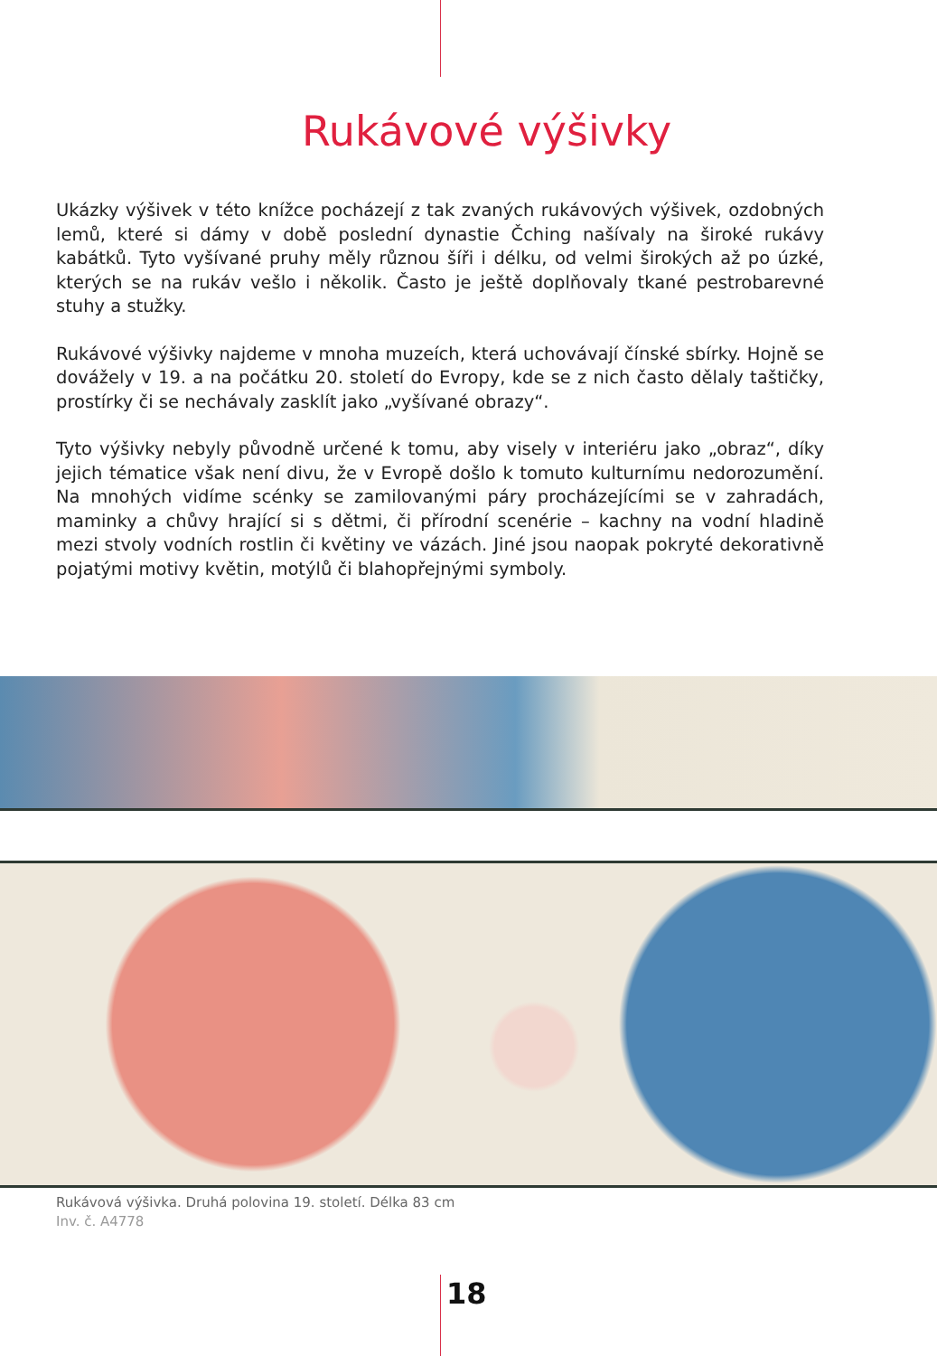Rukávové výšivky
Ukázky výšivek v této knížce pocházejí z tak zvaných rukávových výšivek, ozdobných lemů, které si dámy v době poslední dynastie Čching našívaly na široké rukávy kabátků. Tyto vyšívané pruhy měly různou šíři i délku, od velmi širokých až po úzké, kterých se na rukáv vešlo i několik. Často je ještě doplňovaly tkané pestrobarevné stuhy a stužky.
Rukávové výšivky najdeme v mnoha muzeích, která uchovávají čínské sbírky. Hojně se dovážely v 19. a na počátku 20. století do Evropy, kde se z nich často dělaly taštičky, prostírky či se nechávaly zasklít jako „vyšívané obrazy“.
Tyto výšivky nebyly původně určené k tomu, aby visely v interiéru jako „obraz“, díky jejich tématice však není divu, že v Evropě došlo k tomuto kulturnímu nedorozumění. Na mnohých vidíme scénky se zamilovanými páry procházejícími se v zahradách, maminky a chůvy hrající si s dětmi, či přírodní scenérie – kachny na vodní hladině mezi stvoly vodních rostlin či květiny ve vázách. Jiné jsou naopak pokryté dekorativně pojatými motivy květin, motýlů či blahopřejnými symboly.
Rukávová výšivka. Druhá polovina 19. století. Délka 83 cm
Inv. č. A4778
18